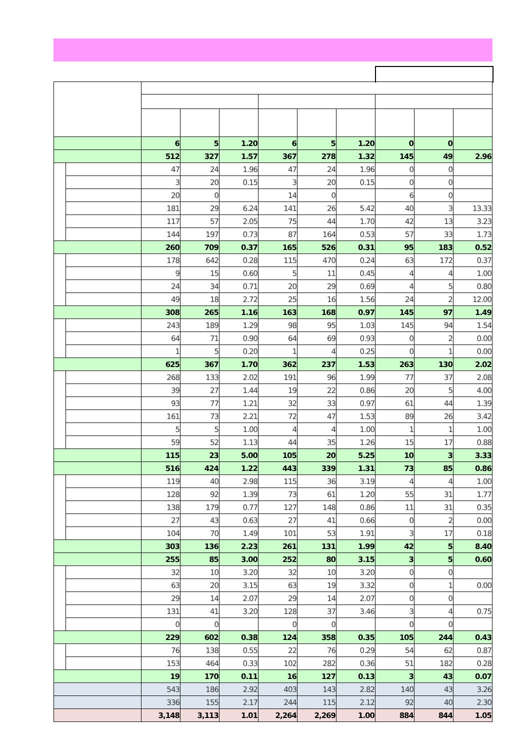| | | 6 | 5 | 1.20 | 6 | 5 | 1.20 | 0 | 0 | |
| | | 512 | 327 | 1.57 | 367 | 278 | 1.32 | 145 | 49 | 2.96 |
| | | 47 | 24 | 1.96 | 47 | 24 | 1.96 | 0 | 0 | |
| | | 3 | 20 | 0.15 | 3 | 20 | 0.15 | 0 | 0 | |
| | | 20 | 0 | | 14 | 0 | | 6 | 0 | |
| | | 181 | 29 | 6.24 | 141 | 26 | 5.42 | 40 | 3 | 13.33 |
| | | 117 | 57 | 2.05 | 75 | 44 | 1.70 | 42 | 13 | 3.23 |
| | | 144 | 197 | 0.73 | 87 | 164 | 0.53 | 57 | 33 | 1.73 |
| | | 260 | 709 | 0.37 | 165 | 526 | 0.31 | 95 | 183 | 0.52 |
| | | 178 | 642 | 0.28 | 115 | 470 | 0.24 | 63 | 172 | 0.37 |
| | | 9 | 15 | 0.60 | 5 | 11 | 0.45 | 4 | 4 | 1.00 |
| | | 24 | 34 | 0.71 | 20 | 29 | 0.69 | 4 | 5 | 0.80 |
| | | 49 | 18 | 2.72 | 25 | 16 | 1.56 | 24 | 2 | 12.00 |
| | | 308 | 265 | 1.16 | 163 | 168 | 0.97 | 145 | 97 | 1.49 |
| | | 243 | 189 | 1.29 | 98 | 95 | 1.03 | 145 | 94 | 1.54 |
| | | 64 | 71 | 0.90 | 64 | 69 | 0.93 | 0 | 2 | 0.00 |
| | | 1 | 5 | 0.20 | 1 | 4 | 0.25 | 0 | 1 | 0.00 |
| | | 625 | 367 | 1.70 | 362 | 237 | 1.53 | 263 | 130 | 2.02 |
| | | 268 | 133 | 2.02 | 191 | 96 | 1.99 | 77 | 37 | 2.08 |
| | | 39 | 27 | 1.44 | 19 | 22 | 0.86 | 20 | 5 | 4.00 |
| | | 93 | 77 | 1.21 | 32 | 33 | 0.97 | 61 | 44 | 1.39 |
| | | 161 | 73 | 2.21 | 72 | 47 | 1.53 | 89 | 26 | 3.42 |
| | | 5 | 5 | 1.00 | 4 | 4 | 1.00 | 1 | 1 | 1.00 |
| | | 59 | 52 | 1.13 | 44 | 35 | 1.26 | 15 | 17 | 0.88 |
| | | 115 | 23 | 5.00 | 105 | 20 | 5.25 | 10 | 3 | 3.33 |
| | | 516 | 424 | 1.22 | 443 | 339 | 1.31 | 73 | 85 | 0.86 |
| | | 119 | 40 | 2.98 | 115 | 36 | 3.19 | 4 | 4 | 1.00 |
| | | 128 | 92 | 1.39 | 73 | 61 | 1.20 | 55 | 31 | 1.77 |
| | | 138 | 179 | 0.77 | 127 | 148 | 0.86 | 11 | 31 | 0.35 |
| | | 27 | 43 | 0.63 | 27 | 41 | 0.66 | 0 | 2 | 0.00 |
| | | 104 | 70 | 1.49 | 101 | 53 | 1.91 | 3 | 17 | 0.18 |
| | | 303 | 136 | 2.23 | 261 | 131 | 1.99 | 42 | 5 | 8.40 |
| | | 255 | 85 | 3.00 | 252 | 80 | 3.15 | 3 | 5 | 0.60 |
| | | 32 | 10 | 3.20 | 32 | 10 | 3.20 | 0 | 0 | |
| | | 63 | 20 | 3.15 | 63 | 19 | 3.32 | 0 | 1 | 0.00 |
| | | 29 | 14 | 2.07 | 29 | 14 | 2.07 | 0 | 0 | |
| | | 131 | 41 | 3.20 | 128 | 37 | 3.46 | 3 | 4 | 0.75 |
| | | 0 | 0 | | 0 | 0 | | 0 | 0 | |
| | | 229 | 602 | 0.38 | 124 | 358 | 0.35 | 105 | 244 | 0.43 |
| | | 76 | 138 | 0.55 | 22 | 76 | 0.29 | 54 | 62 | 0.87 |
| | | 153 | 464 | 0.33 | 102 | 282 | 0.36 | 51 | 182 | 0.28 |
| | | 19 | 170 | 0.11 | 16 | 127 | 0.13 | 3 | 43 | 0.07 |
| | | 543 | 186 | 2.92 | 403 | 143 | 2.82 | 140 | 43 | 3.26 |
| | | 336 | 155 | 2.17 | 244 | 115 | 2.12 | 92 | 40 | 2.30 |
| | | 3,148 | 3,113 | 1.01 | 2,264 | 2,269 | 1.00 | 884 | 844 | 1.05 |